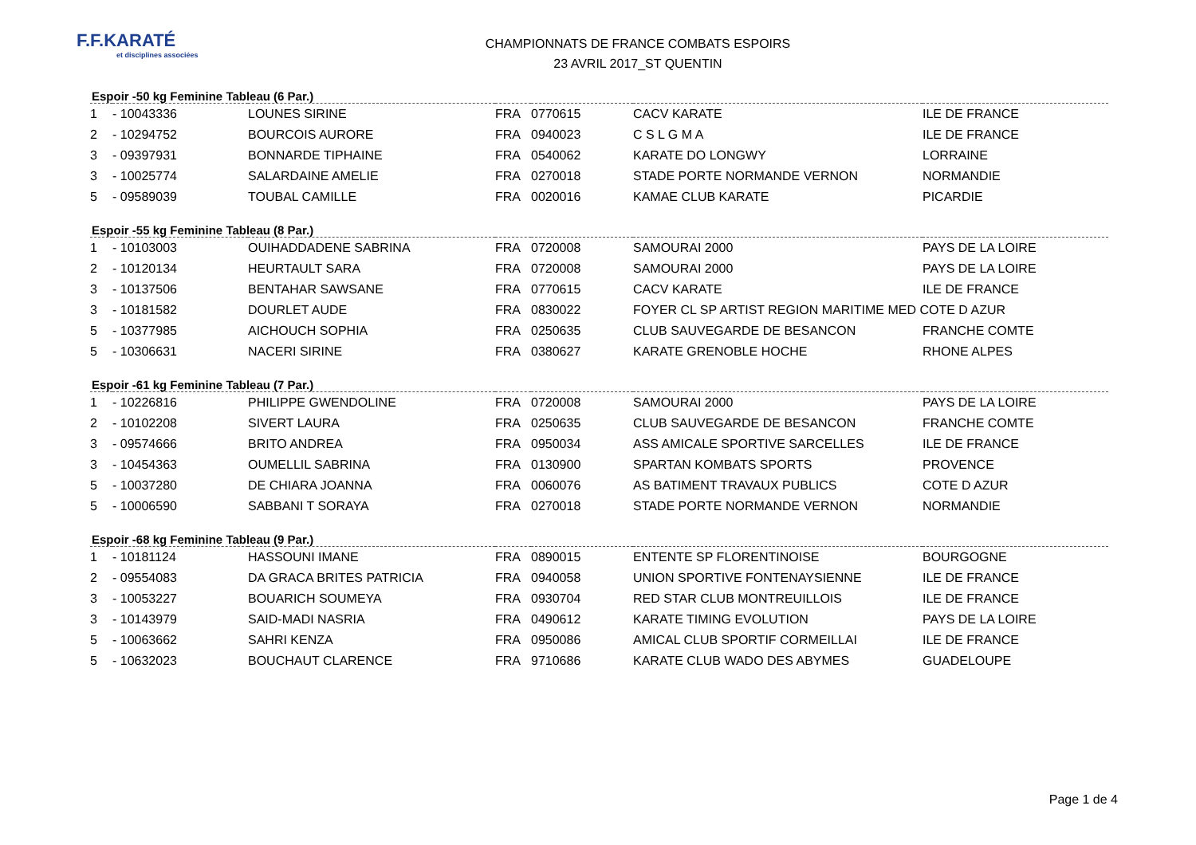F.F.KARATÉ
et disciplines associées
CHAMPIONNATS DE FRANCE COMBATS ESPOIRS
23 AVRIL 2017_ST QUENTIN
Espoir -50 kg Feminine Tableau (6 Par.)
| 1 | - 10043336 | LOUNES SIRINE | FRA | 0770615 | CACV KARATE | ILE DE FRANCE |
| 2 | - 10294752 | BOURCOIS AURORE | FRA | 0940023 | C S L G M A | ILE DE FRANCE |
| 3 | - 09397931 | BONNARDE TIPHAINE | FRA | 0540062 | KARATE DO LONGWY | LORRAINE |
| 3 | - 10025774 | SALARDAINE AMELIE | FRA | 0270018 | STADE PORTE NORMANDE VERNON | NORMANDIE |
| 5 | - 09589039 | TOUBAL CAMILLE | FRA | 0020016 | KAMAE CLUB KARATE | PICARDIE |
Espoir -55 kg Feminine Tableau (8 Par.)
| 1 | - 10103003 | OUIHADDADENE SABRINA | FRA | 0720008 | SAMOURAI 2000 | PAYS DE LA LOIRE |
| 2 | - 10120134 | HEURTAULT SARA | FRA | 0720008 | SAMOURAI 2000 | PAYS DE LA LOIRE |
| 3 | - 10137506 | BENTAHAR SAWSANE | FRA | 0770615 | CACV KARATE | ILE DE FRANCE |
| 3 | - 10181582 | DOURLET AUDE | FRA | 0830022 | FOYER CL SP ARTIST REGION MARITIME MED COTE D AZUR | |
| 5 | - 10377985 | AICHOUCH SOPHIA | FRA | 0250635 | CLUB SAUVEGARDE DE BESANCON | FRANCHE COMTE |
| 5 | - 10306631 | NACERI SIRINE | FRA | 0380627 | KARATE GRENOBLE HOCHE | RHONE ALPES |
Espoir -61 kg Feminine Tableau (7 Par.)
| 1 | - 10226816 | PHILIPPE GWENDOLINE | FRA | 0720008 | SAMOURAI 2000 | PAYS DE LA LOIRE |
| 2 | - 10102208 | SIVERT LAURA | FRA | 0250635 | CLUB SAUVEGARDE DE BESANCON | FRANCHE COMTE |
| 3 | - 09574666 | BRITO ANDREA | FRA | 0950034 | ASS AMICALE SPORTIVE SARCELLES | ILE DE FRANCE |
| 3 | - 10454363 | OUMELLIL SABRINA | FRA | 0130900 | SPARTAN KOMBATS SPORTS | PROVENCE |
| 5 | - 10037280 | DE CHIARA JOANNA | FRA | 0060076 | AS BATIMENT TRAVAUX PUBLICS | COTE D AZUR |
| 5 | - 10006590 | SABBANI T SORAYA | FRA | 0270018 | STADE PORTE NORMANDE VERNON | NORMANDIE |
Espoir -68 kg Feminine Tableau (9 Par.)
| 1 | - 10181124 | HASSOUNI IMANE | FRA | 0890015 | ENTENTE SP FLORENTINOISE | BOURGOGNE |
| 2 | - 09554083 | DA GRACA BRITES PATRICIA | FRA | 0940058 | UNION SPORTIVE FONTENAYSIENNE | ILE DE FRANCE |
| 3 | - 10053227 | BOUARICH SOUMEYA | FRA | 0930704 | RED STAR CLUB MONTREUILLOIS | ILE DE FRANCE |
| 3 | - 10143979 | SAID-MADI NASRIA | FRA | 0490612 | KARATE TIMING EVOLUTION | PAYS DE LA LOIRE |
| 5 | - 10063662 | SAHRI KENZA | FRA | 0950086 | AMICAL CLUB SPORTIF CORMEILLAI | ILE DE FRANCE |
| 5 | - 10632023 | BOUCHAUT CLARENCE | FRA | 9710686 | KARATE CLUB WADO DES ABYMES | GUADELOUPE |
Page 1 de 4